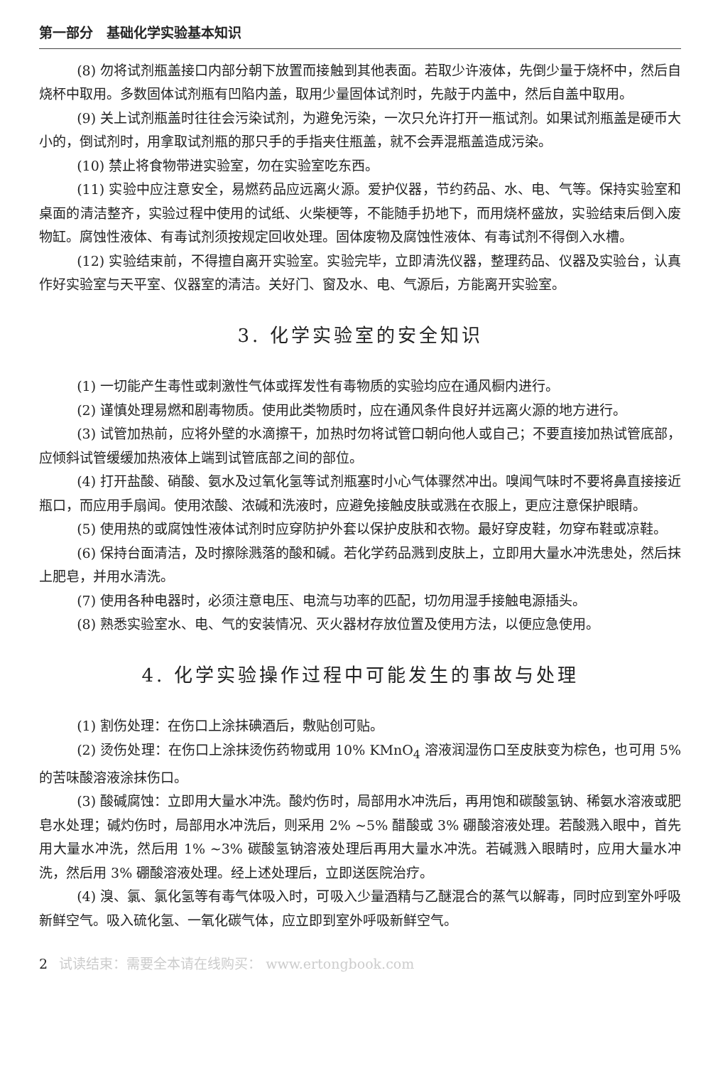第一部分　基础化学实验基本知识
(8) 勿将试剂瓶盖接口内部分朝下放置而接触到其他表面。若取少许液体，先倒少量于烧杯中，然后自烧杯中取用。多数固体试剂瓶有凹陷内盖，取用少量固体试剂时，先敲于内盖中，然后自盖中取用。
(9) 关上试剂瓶盖时往往会污染试剂，为避免污染，一次只允许打开一瓶试剂。如果试剂瓶盖是硬币大小的，倒试剂时，用拿取试剂瓶的那只手的手指夹住瓶盖，就不会弄混瓶盖造成污染。
(10) 禁止将食物带进实验室，勿在实验室吃东西。
(11) 实验中应注意安全，易燃药品应远离火源。爱护仪器，节约药品、水、电、气等。保持实验室和桌面的清洁整齐，实验过程中使用的试纸、火柴梗等，不能随手扔地下，而用烧杯盛放，实验结束后倒入废物缸。腐蚀性液体、有毒试剂须按规定回收处理。固体废物及腐蚀性液体、有毒试剂不得倒入水槽。
(12) 实验结束前，不得擅自离开实验室。实验完毕，立即清洗仪器，整理药品、仪器及实验台，认真作好实验室与天平室、仪器室的清洁。关好门、窗及水、电、气源后，方能离开实验室。
3. 化学实验室的安全知识
(1) 一切能产生毒性或刺激性气体或挥发性有毒物质的实验均应在通风橱内进行。
(2) 谨慎处理易燃和剧毒物质。使用此类物质时，应在通风条件良好并远离火源的地方进行。
(3) 试管加热前，应将外壁的水滴擦干，加热时勿将试管口朝向他人或自己；不要直接加热试管底部，应倾斜试管缓缓加热液体上端到试管底部之间的部位。
(4) 打开盐酸、硝酸、氨水及过氧化氢等试剂瓶塞时小心气体骤然冲出。嗅闻气味时不要将鼻直接接近瓶口，而应用手扇闻。使用浓酸、浓碱和洗液时，应避免接触皮肤或溅在衣服上，更应注意保护眼睛。
(5) 使用热的或腐蚀性液体试剂时应穿防护外套以保护皮肤和衣物。最好穿皮鞋，勿穿布鞋或凉鞋。
(6) 保持台面清洁，及时擦除溅落的酸和碱。若化学药品溅到皮肤上，立即用大量水冲洗患处，然后抹上肥皂，并用水清洗。
(7) 使用各种电器时，必须注意电压、电流与功率的匹配，切勿用湿手接触电源插头。
(8) 熟悉实验室水、电、气的安装情况、灭火器材存放位置及使用方法，以便应急使用。
4. 化学实验操作过程中可能发生的事故与处理
(1) 割伤处理：在伤口上涂抹碘酒后，敷贴创可贴。
(2) 烫伤处理：在伤口上涂抹烫伤药物或用 10% KMnO<sub>4</sub> 溶液润湿伤口至皮肤变为棕色，也可用 5% 的苦味酸溶液涂抹伤口。
(3) 酸碱腐蚀：立即用大量水冲洗。酸灼伤时，局部用水冲洗后，再用饱和碳酸氢钠、稀氨水溶液或肥皂水处理；碱灼伤时，局部用水冲洗后，则采用 2% ~5% 醋酸或 3% 硼酸溶液处理。若酸溅入眼中，首先用大量水冲洗，然后用 1% ~3% 碳酸氢钠溶液处理后再用大量水冲洗。若碱溅入眼睛时，应用大量水冲洗，然后用 3% 硼酸溶液处理。经上述处理后，立即送医院治疗。
(4) 溴、氯、氯化氢等有毒气体吸入时，可吸入少量酒精与乙醚混合的蒸气以解毒，同时应到室外呼吸新鲜空气。吸入硫化氢、一氧化碳气体，应立即到室外呼吸新鲜空气。
2 试读结束：需要全本请在线购买： www.ertongbook.com